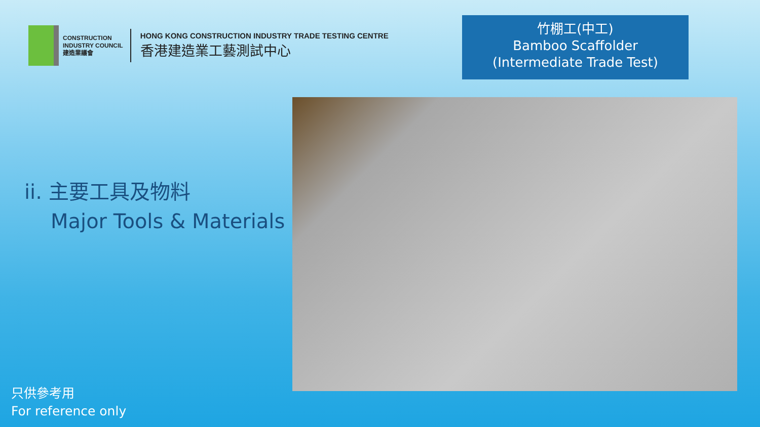CONSTRUCTION
INDUSTRY COUNCIL
建造業議會
HONG KONG CONSTRUCTION INDUSTRY TRADE TESTING CENTRE
香港建造業工藝測試中心
竹棚工(中工)
Bamboo Scaffolder
(Intermediate Trade Test)
ii. 主要工具及物料
Major Tools & Materials
只供參考用
For reference only